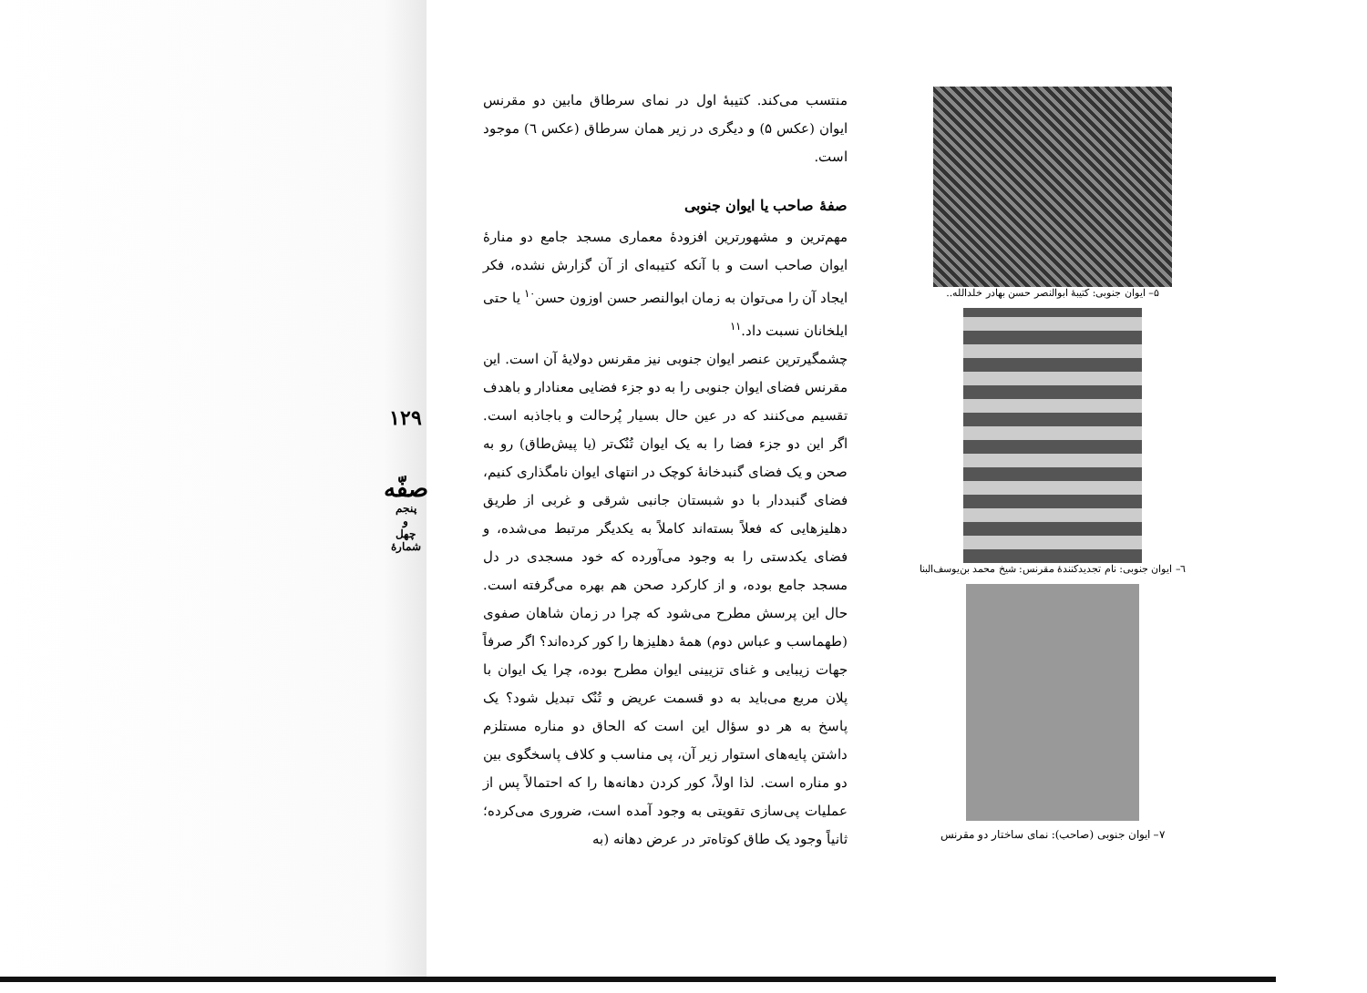۵– ایوان جنوبی: کتیبهٔ ابوالنصر حسن بهادر خلدالله..
٦– ایوان جنوبی: نام تجدیدکنندهٔ مقرنس: شیخ محمد بن‌یوسف‌البنا
٧– ایوان جنوبی (صاحب): نمای ساختار دو مقرنس
منتسب می‌کند. کتیبهٔ اول در نمای سرطاق مابین دو مقرنس ایوان (عکس ۵) و دیگری در زیر همان سرطاق (عکس ٦) موجود است.
صفهٔ صاحب یا ایوان جنوبی
مهم‌ترین و مشهورترین افزودهٔ معماری مسجد جامع دو منارهٔ ایوان صاحب است و با آنکه کتیبه‌ای از آن گزارش نشده، فکر ایجاد آن را می‌توان به زمان ابوالنصر حسن اوزون حسن<sup>١٠</sup> یا حتی ایلخانان نسبت داد.<sup>١١</sup>
چشمگیرترین عنصر ایوان جنوبی نیز مقرنس دولایهٔ آن است. این مقرنس فضای ایوان جنوبی را به دو جزء فضایی معنادار و باهدف تقسیم می‌کنند که در عین حال بسیار پُرحالت و باجاذبه است. اگر این دو جزء فضا را به یک ایوان تُنُک‌تر (یا پیش‌طاق) رو به صحن و یک فضای گنبدخانهٔ کوچک در انتهای ایوان نامگذاری کنیم، فضای گنبددار با دو شبستان جانبی شرقی و غربی از طریق دهلیزهایی که فعلاً بسته‌اند کاملاً به یکدیگر مرتبط می‌شده، و فضای یکدستی را به وجود می‌آورده که خود مسجدی در دل مسجد جامع بوده، و از کارکرد صحن هم بهره می‌گرفته است. حال این پرسش مطرح می‌شود که چرا در زمان شاهان صفوی (طهماسب و عباس دوم) همهٔ دهلیزها را کور کرده‌اند؟ اگر صرفاً جهات زیبایی و غنای تزیینی ایوان مطرح بوده، چرا یک ایوان با پلان مربع می‌باید به دو قسمت عریض و تُنُک تبدیل شود؟ یک پاسخ به هر دو سؤال این است که الحاق دو مناره مستلزم داشتن پایه‌های استوار زیر آن، پی مناسب و کلاف پاسخگوی بین دو مناره است. لذا اولاً، کور کردن دهانه‌ها را که احتمالاً پس از عملیات پی‌سازی تقویتی به وجود آمده است، ضروری می‌کرده؛ ثانیاً وجود یک طاق کوتاه‌تر در عرض دهانه (به
١٢٩
صفّه
پنجم
و
چهل
شمارهٔ